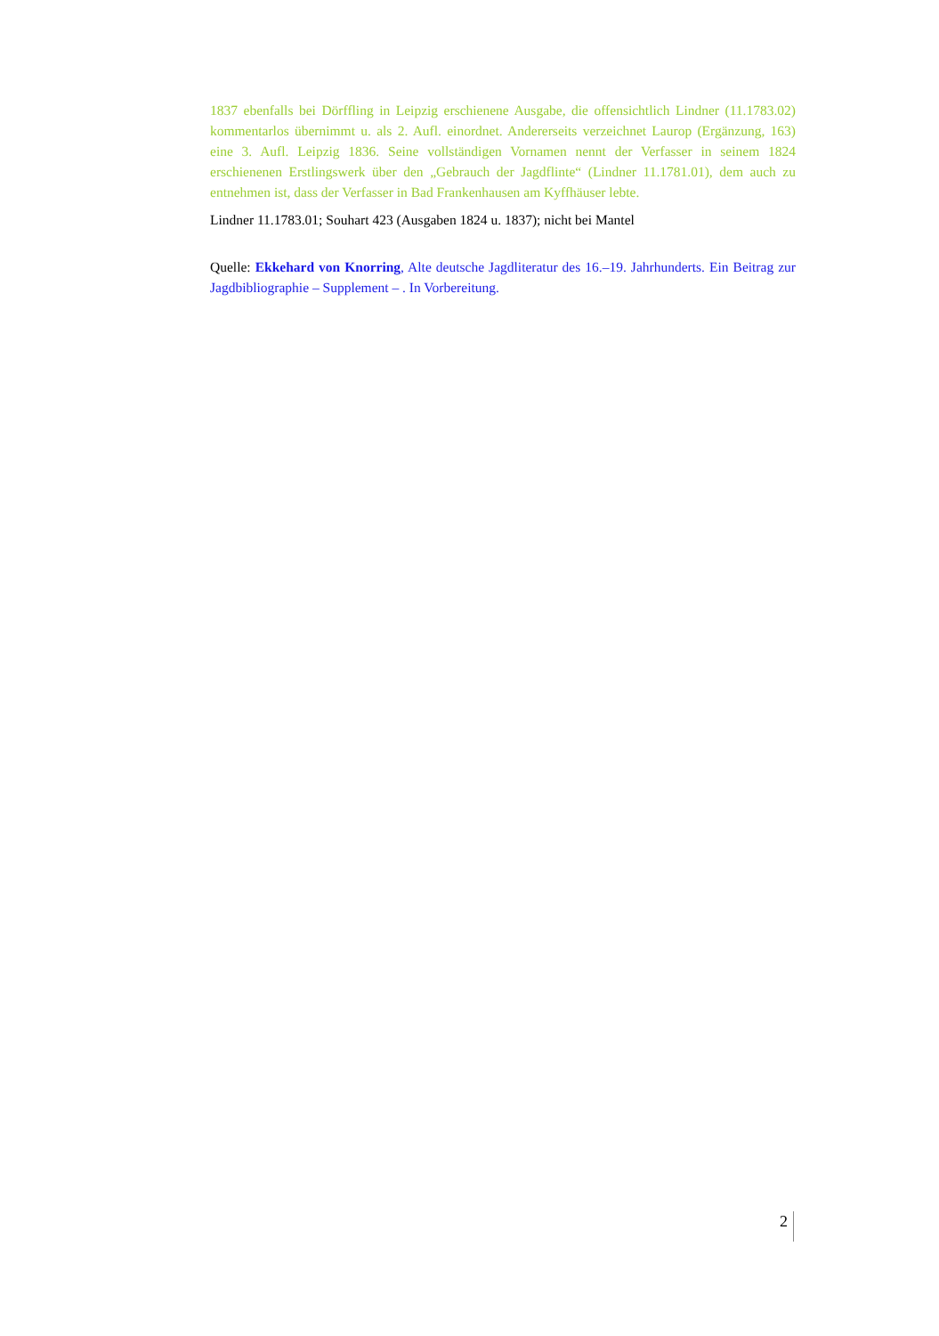1837 ebenfalls bei Dörffling in Leipzig erschienene Ausgabe, die offensichtlich Lindner (11.1783.02) kommentarlos übernimmt u. als 2. Aufl. einordnet. Andererseits verzeichnet Laurop (Ergänzung, 163) eine 3. Aufl. Leipzig 1836. Seine vollständigen Vornamen nennt der Verfasser in seinem 1824 erschienenen Erstlingswerk über den „Gebrauch der Jagdflinte“ (Lindner 11.1781.01), dem auch zu entnehmen ist, dass der Verfasser in Bad Frankenhausen am Kyffhäuser lebte.
Lindner 11.1783.01; Souhart 423 (Ausgaben 1824 u. 1837); nicht bei Mantel
Quelle: Ekkehard von Knorring, Alte deutsche Jagdliteratur des 16.–19. Jahrhunderts. Ein Beitrag zur Jagdbibliographie – Supplement – . In Vorbereitung.
2